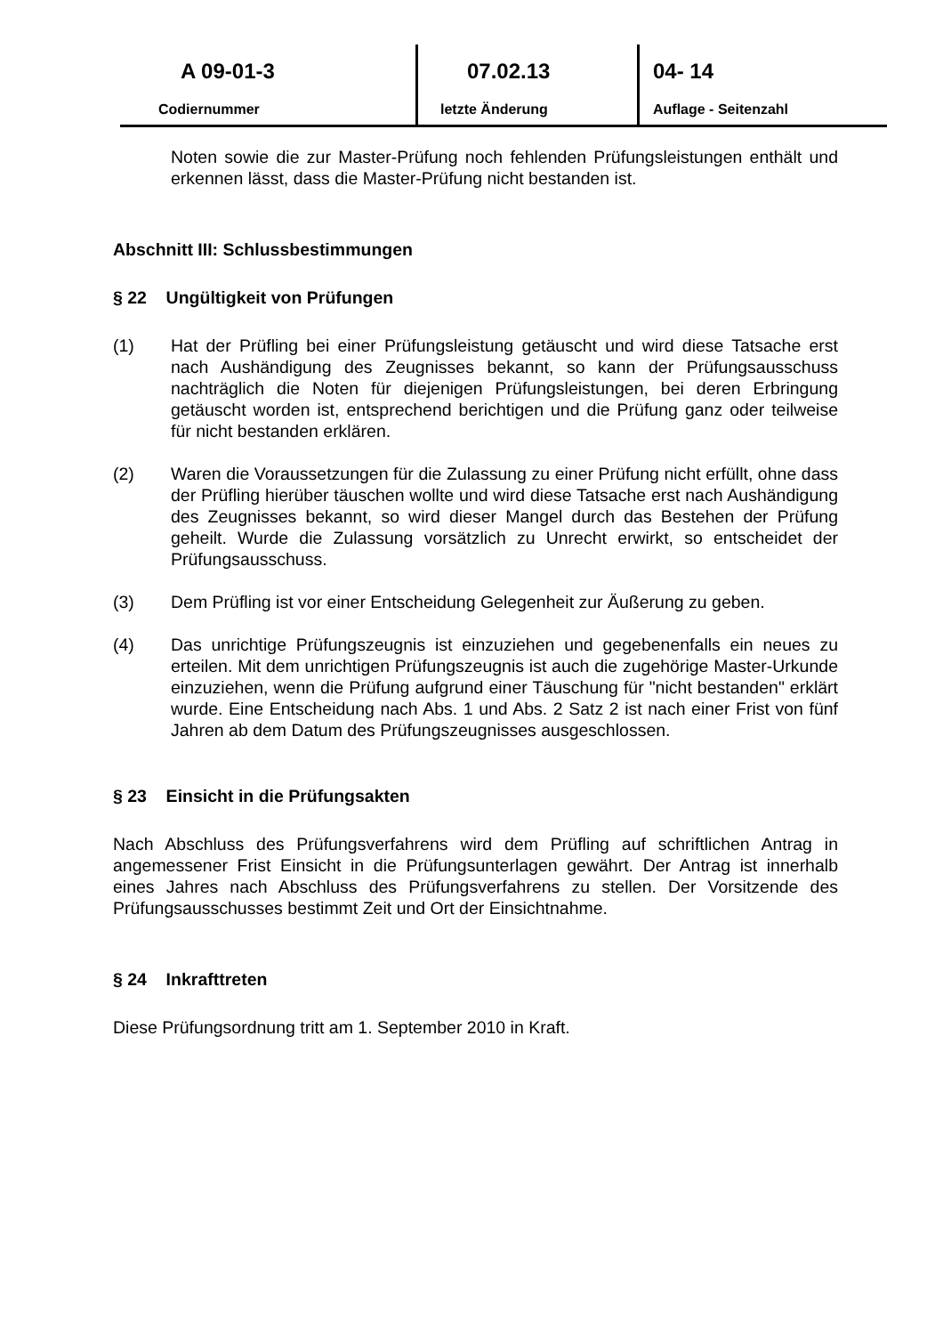A 09-01-3
Codiernummer
07.02.13
letzte Änderung
04- 14
Auflage - Seitenzahl
Noten sowie die zur Master-Prüfung noch fehlenden Prüfungsleistungen enthält und erkennen lässt, dass die Master-Prüfung nicht bestanden ist.
Abschnitt III: Schlussbestimmungen
§ 22 Ungültigkeit von Prüfungen
(1) Hat der Prüfling bei einer Prüfungsleistung getäuscht und wird diese Tatsache erst nach Aushändigung des Zeugnisses bekannt, so kann der Prüfungsausschuss nachträglich die Noten für diejenigen Prüfungsleistungen, bei deren Erbringung getäuscht worden ist, entsprechend berichtigen und die Prüfung ganz oder teilweise für nicht bestanden erklären.
(2) Waren die Voraussetzungen für die Zulassung zu einer Prüfung nicht erfüllt, ohne dass der Prüfling hierüber täuschen wollte und wird diese Tatsache erst nach Aushändigung des Zeugnisses bekannt, so wird dieser Mangel durch das Bestehen der Prüfung geheilt. Wurde die Zulassung vorsätzlich zu Unrecht erwirkt, so entscheidet der Prüfungsausschuss.
(3) Dem Prüfling ist vor einer Entscheidung Gelegenheit zur Äußerung zu geben.
(4) Das unrichtige Prüfungszeugnis ist einzuziehen und gegebenenfalls ein neues zu erteilen. Mit dem unrichtigen Prüfungszeugnis ist auch die zugehörige Master-Urkunde einzuziehen, wenn die Prüfung aufgrund einer Täuschung für "nicht bestanden" erklärt wurde. Eine Entscheidung nach Abs. 1 und Abs. 2 Satz 2 ist nach einer Frist von fünf Jahren ab dem Datum des Prüfungszeugnisses ausgeschlossen.
§ 23 Einsicht in die Prüfungsakten
Nach Abschluss des Prüfungsverfahrens wird dem Prüfling auf schriftlichen Antrag in angemessener Frist Einsicht in die Prüfungsunterlagen gewährt. Der Antrag ist innerhalb eines Jahres nach Abschluss des Prüfungsverfahrens zu stellen. Der Vorsitzende des Prüfungsausschusses bestimmt Zeit und Ort der Einsichtnahme.
§ 24 Inkrafttreten
Diese Prüfungsordnung tritt am 1. September 2010 in Kraft.